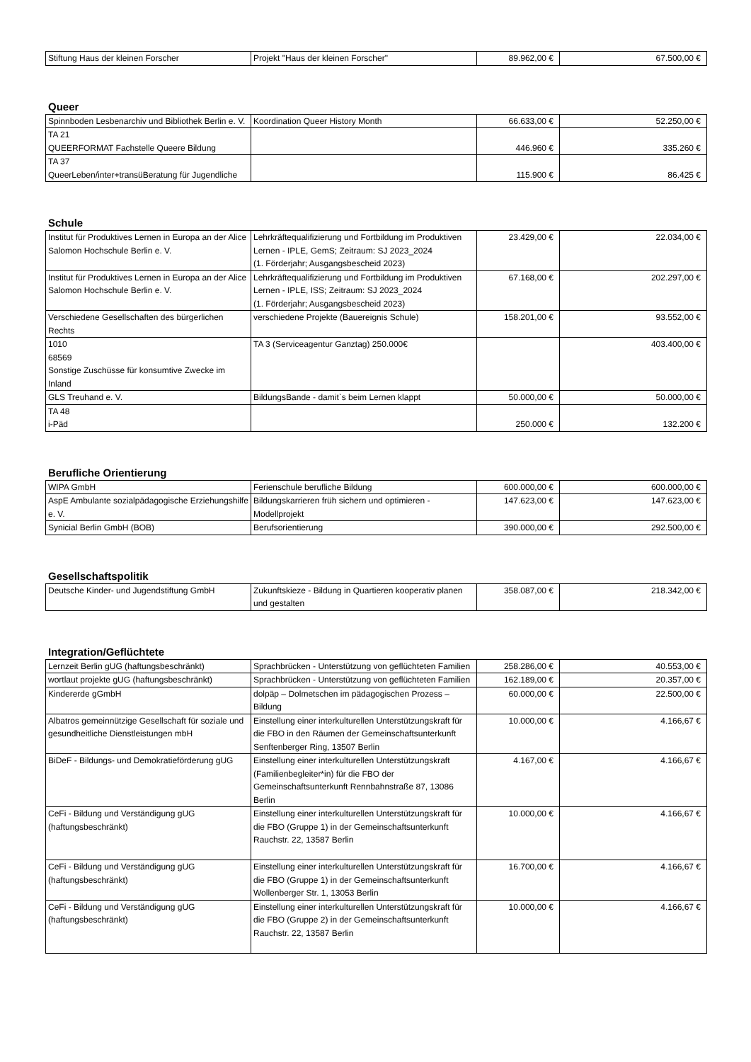| Stiftung Haus der kleinen Forscher | Projekt "Haus der kleinen Forscher" | 89.962,00 € | 67.500,00 € |
Queer
| Spinnboden Lesbenarchiv und Bibliothek Berlin e. V. | Koordination Queer History Month | 66.633,00 € | 52.250,00 € |
| TA 21 QUEERFORMAT Fachstelle Queere Bildung | | 446.960 € | 335.260 € |
| TA 37 QueerLeben/inter+transüBeratung für Jugendliche | | 115.900 € | 86.425 € |
Schule
| Institut für Produktives Lernen in Europa an der Alice Salomon Hochschule Berlin e. V. | Lehrkräftequalifizierung und Fortbildung im Produktiven Lernen - IPLE, GemS; Zeitraum: SJ 2023_2024 (1. Förderjahr; Ausgangsbescheid 2023) | 23.429,00 € | 22.034,00 € |
| Institut für Produktives Lernen in Europa an der Alice Salomon Hochschule Berlin e. V. | Lehrkräftequalifizierung und Fortbildung im Produktiven Lernen - IPLE, ISS; Zeitraum: SJ 2023_2024 (1. Förderjahr; Ausgangsbescheid 2023) | 67.168,00 € | 202.297,00 € |
| Verschiedene Gesellschaften des bürgerlichen Rechts | verschiedene Projekte (Bauereignis Schule) | 158.201,00 € | 93.552,00 € |
| 1010 68569 Sonstige Zuschüsse für konsumtive Zwecke im Inland | TA 3 (Serviceagentur Ganztag) 250.000€ | | 403.400,00 € |
| GLS Treuhand e. V. | BildungsBande - damit`s beim Lernen klappt | 50.000,00 € | 50.000,00 € |
| TA 48 i-Päd | | 250.000 € | 132.200 € |
Berufliche Orientierung
| WIPA GmbH | Ferienschule berufliche Bildung | 600.000,00 € | 600.000,00 € |
| AspE Ambulante sozialpädagogische Erziehungshilfe e. V. | Bildungskarrieren früh sichern und optimieren - Modellprojekt | 147.623,00 € | 147.623,00 € |
| Synicial Berlin GmbH (BOB) | Berufsorientierung | 390.000,00 € | 292.500,00 € |
Gesellschaftspolitik
| Deutsche Kinder- und Jugendstiftung GmbH | Zukunftskieze - Bildung in Quartieren kooperativ planen und gestalten | 358.087,00 € | 218.342,00 € |
Integration/Geflüchtete
| Lernzeit Berlin gUG (haftungsbeschränkt) | Sprachbrücken - Unterstützung von geflüchteten Familien | 258.286,00 € | 40.553,00 € |
| wortlaut projekte gUG (haftungsbeschränkt) | Sprachbrücken - Unterstützung von geflüchteten Familien | 162.189,00 € | 20.357,00 € |
| Kindererde gGmbH | dolpäp – Dolmetschen im pädagogischen Prozess – Bildung | 60.000,00 € | 22.500,00 € |
| Albatros gemeinnützige Gesellschaft für soziale und gesundheitliche Dienstleistungen mbH | Einstellung einer interkulturellen Unterstützungskraft für die FBO in den Räumen der Gemeinschaftsunterkunft Senftenberger Ring, 13507 Berlin | 10.000,00 € | 4.166,67 € |
| BiDeF - Bildungs- und Demokratieförderung gUG | Einstellung einer interkulturellen Unterstützungskraft (Familienbegleiter*in) für die FBO der Gemeinschaftsunterkunft Rennbahnstraße 87, 13086 Berlin | 4.167,00 € | 4.166,67 € |
| CeFi - Bildung und Verständigung gUG (haftungsbeschränkt) | Einstellung einer interkulturellen Unterstützungskraft für die FBO (Gruppe 1) in der Gemeinschaftsunterkunft Rauchstr. 22, 13587 Berlin | 10.000,00 € | 4.166,67 € |
| CeFi - Bildung und Verständigung gUG (haftungsbeschränkt) | Einstellung einer interkulturellen Unterstützungskraft für die FBO (Gruppe 1) in der Gemeinschaftsunterkunft Wollenberger Str. 1, 13053 Berlin | 16.700,00 € | 4.166,67 € |
| CeFi - Bildung und Verständigung gUG (haftungsbeschränkt) | Einstellung einer interkulturellen Unterstützungskraft für die FBO (Gruppe 2) in der Gemeinschaftsunterkunft Rauchstr. 22, 13587 Berlin | 10.000,00 € | 4.166,67 € |